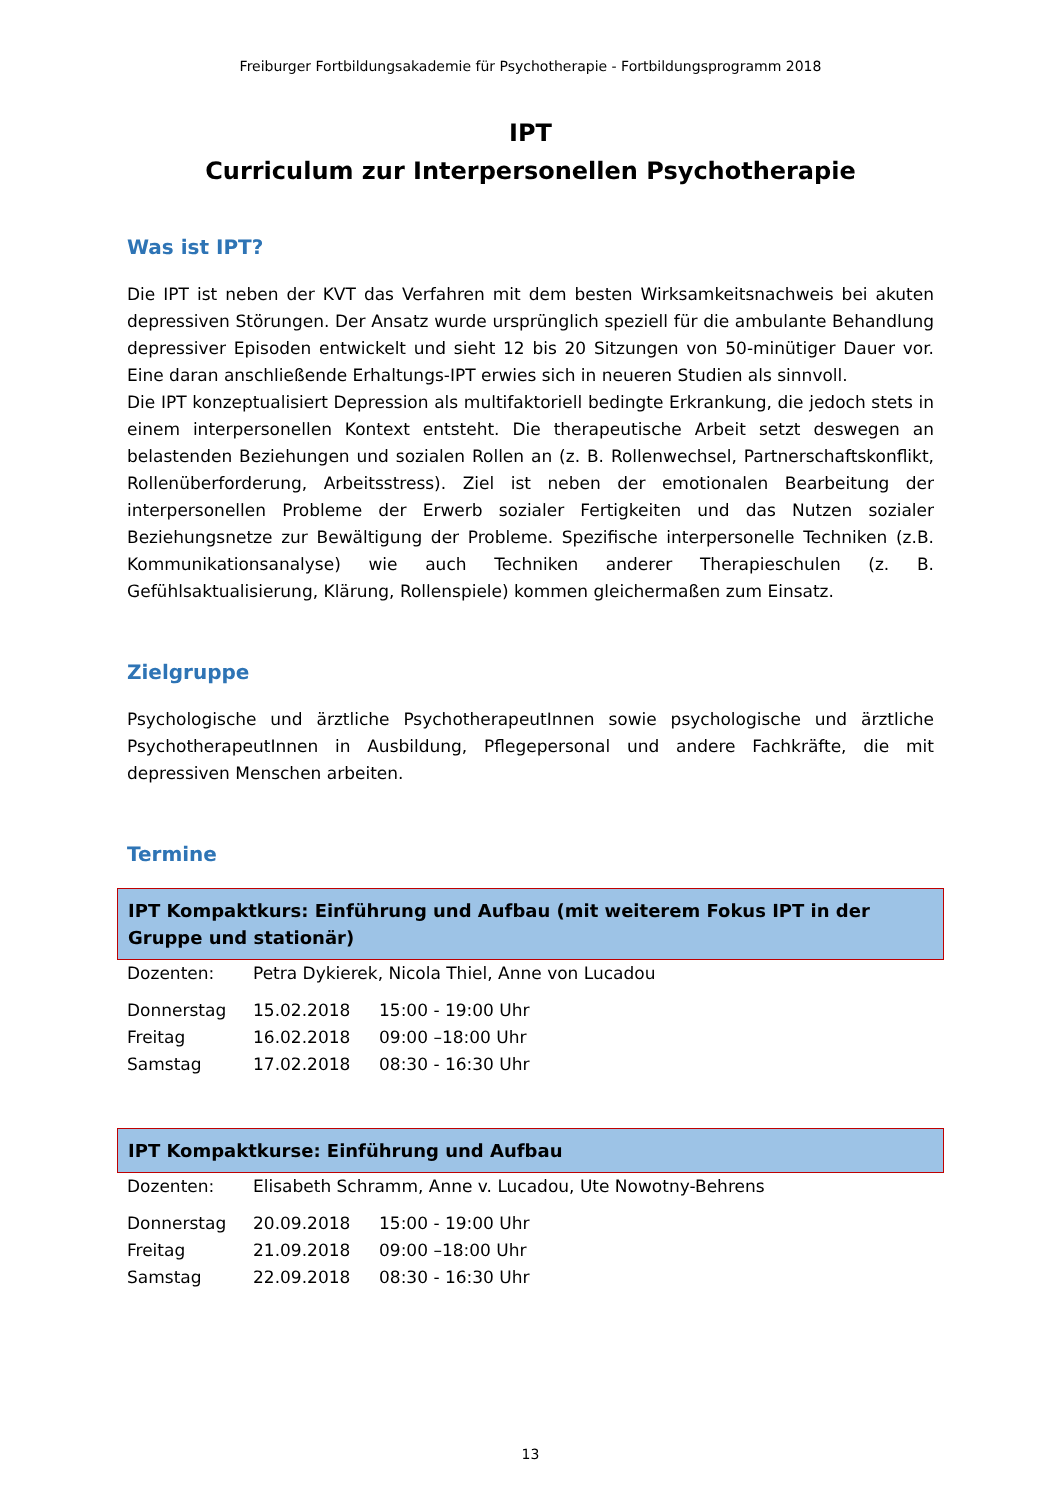Freiburger Fortbildungsakademie für Psychotherapie - Fortbildungsprogramm 2018
IPT
Curriculum zur Interpersonellen Psychotherapie
Was ist IPT?
Die IPT ist neben der KVT das Verfahren mit dem besten Wirksamkeitsnachweis bei akuten depressiven Störungen. Der Ansatz wurde ursprünglich speziell für die ambulante Behandlung depressiver Episoden entwickelt und sieht 12 bis 20 Sitzungen von 50-minütiger Dauer vor. Eine daran anschließende Erhaltungs-IPT erwies sich in neueren Studien als sinnvoll.
Die IPT konzeptualisiert Depression als multifaktoriell bedingte Erkrankung, die jedoch stets in einem interpersonellen Kontext entsteht. Die therapeutische Arbeit setzt deswegen an belastenden Beziehungen und sozialen Rollen an (z. B. Rollenwechsel, Partnerschaftskonflikt, Rollenüberforderung, Arbeitsstress). Ziel ist neben der emotionalen Bearbeitung der interpersonellen Probleme der Erwerb sozialer Fertigkeiten und das Nutzen sozialer Beziehungsnetze zur Bewältigung der Probleme. Spezifische interpersonelle Techniken (z.B. Kommunikationsanalyse) wie auch Techniken anderer Therapieschulen (z. B. Gefühlsaktualisierung, Klärung, Rollenspiele) kommen gleichermaßen zum Einsatz.
Zielgruppe
Psychologische und ärztliche PsychotherapeutInnen sowie psychologische und ärztliche PsychotherapeutInnen in Ausbildung, Pflegepersonal und andere Fachkräfte, die mit depressiven Menschen arbeiten.
Termine
IPT Kompaktkurs: Einführung und Aufbau (mit weiterem Fokus IPT in der Gruppe und stationär)
| Dozenten: | Petra Dykierek, Nicola Thiel, Anne von Lucadou | |
| Donnerstag | 15.02.2018 | 15:00 - 19:00 Uhr |
| Freitag | 16.02.2018 | 09:00 –18:00 Uhr |
| Samstag | 17.02.2018 | 08:30 - 16:30 Uhr |
IPT Kompaktkurse: Einführung und Aufbau
| Dozenten: | Elisabeth Schramm, Anne v. Lucadou, Ute Nowotny-Behrens | |
| Donnerstag | 20.09.2018 | 15:00 - 19:00 Uhr |
| Freitag | 21.09.2018 | 09:00 –18:00 Uhr |
| Samstag | 22.09.2018 | 08:30 - 16:30 Uhr |
13